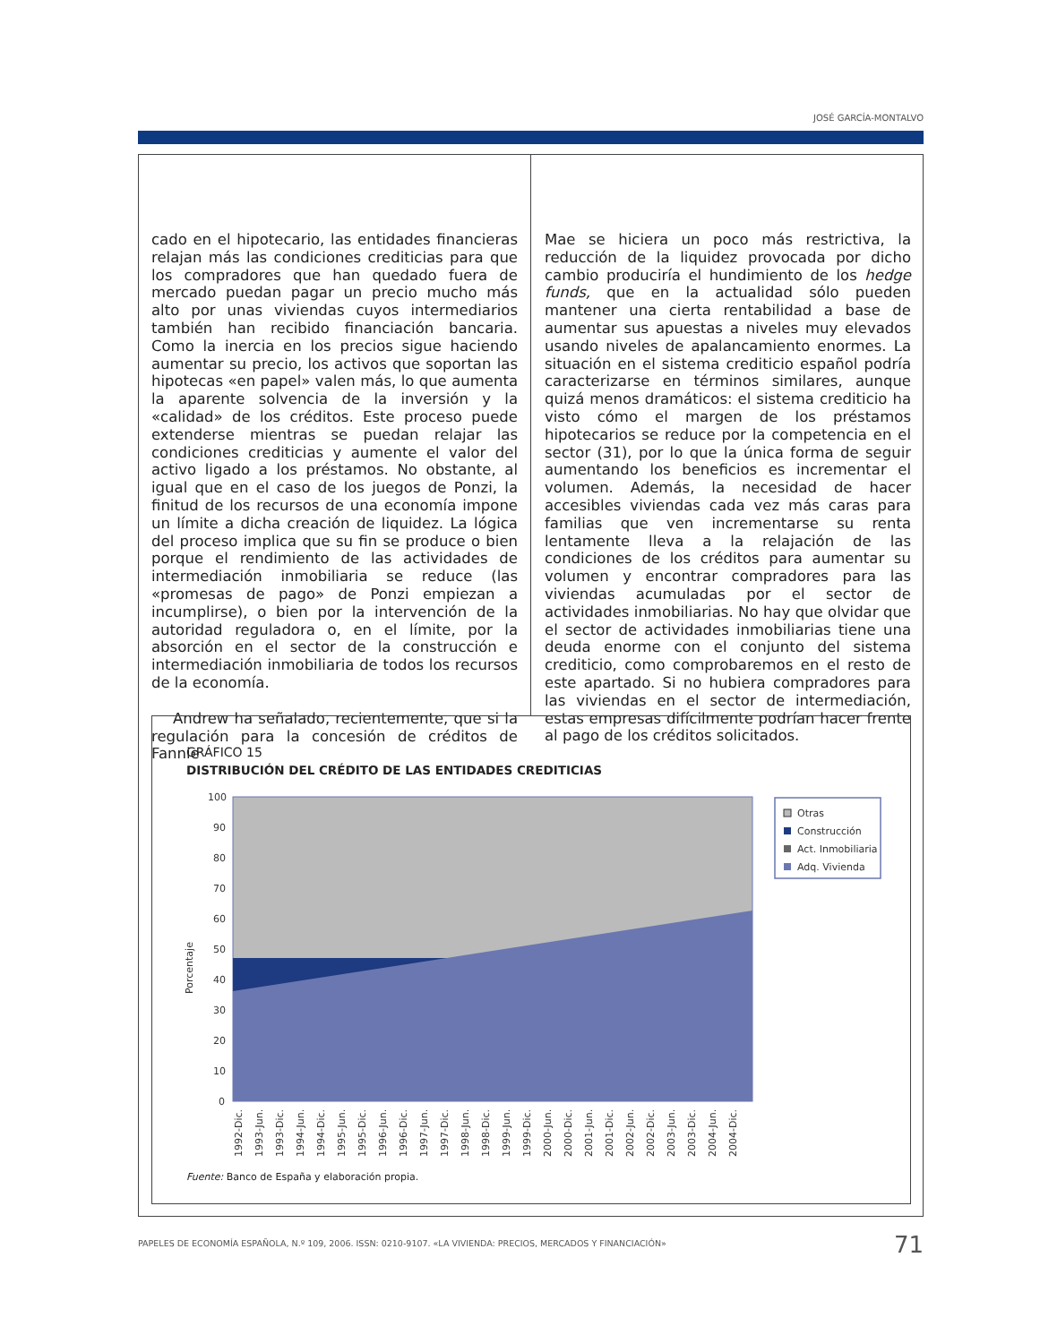JOSÉ GARCÍA-MONTALVO
cado en el hipotecario, las entidades financieras relajan más las condiciones crediticias para que los compradores que han quedado fuera de mercado puedan pagar un precio mucho más alto por unas viviendas cuyos intermediarios también han recibido financiación bancaria. Como la inercia en los precios sigue haciendo aumentar su precio, los activos que soportan las hipotecas «en papel» valen más, lo que aumenta la aparente solvencia de la inversión y la «calidad» de los créditos. Este proceso puede extenderse mientras se puedan relajar las condiciones crediticias y aumente el valor del activo ligado a los préstamos. No obstante, al igual que en el caso de los juegos de Ponzi, la finitud de los recursos de una economía impone un límite a dicha creación de liquidez. La lógica del proceso implica que su fin se produce o bien porque el rendimiento de las actividades de intermediación inmobiliaria se reduce (las «promesas de pago» de Ponzi empiezan a incumplirse), o bien por la intervención de la autoridad reguladora o, en el límite, por la absorción en el sector de la construcción e intermediación inmobiliaria de todos los recursos de la economía.
Andrew ha señalado, recientemente, que si la regulación para la concesión de créditos de Fannie
Mae se hiciera un poco más restrictiva, la reducción de la liquidez provocada por dicho cambio produciría el hundimiento de los hedge funds, que en la actualidad sólo pueden mantener una cierta rentabilidad a base de aumentar sus apuestas a niveles muy elevados usando niveles de apalancamiento enormes. La situación en el sistema crediticio español podría caracterizarse en términos similares, aunque quizá menos dramáticos: el sistema crediticio ha visto cómo el margen de los préstamos hipotecarios se reduce por la competencia en el sector (31), por lo que la única forma de seguir aumentando los beneficios es incrementar el volumen. Además, la necesidad de hacer accesibles viviendas cada vez más caras para familias que ven incrementarse su renta lentamente lleva a la relajación de las condiciones de los créditos para aumentar su volumen y encontrar compradores para las viviendas acumuladas por el sector de actividades inmobiliarias. No hay que olvidar que el sector de actividades inmobiliarias tiene una deuda enorme con el conjunto del sistema crediticio, como comprobaremos en el resto de este apartado. Si no hubiera compradores para las viviendas en el sector de intermediación, estas empresas difícilmente podrían hacer frente al pago de los créditos solicitados.
GRÁFICO 15
DISTRIBUCIÓN DEL CRÉDITO DE LAS ENTIDADES CREDITICIAS
Porcentaje
100
90
80
70
60
50
40
30
20
10
0
1992-Dic.
1993-Jun.
1993-Dic.
1994-Jun.
1994-Dic.
1995-Jun.
1995-Dic.
1996-Jun.
1996-Dic.
1997-Jun.
1997-Dic.
1998-Jun.
1998-Dic.
1999-Jun.
1999-Dic.
2000-Jun.
2000-Dic.
2001-Jun.
2001-Dic.
2002-Jun.
2002-Dic.
2003-Jun.
2003-Dic.
2004-Jun.
2004-Dic.
Otras
Construcción
Act. Inmobiliaria
Adq. Vivienda
Fuente: Banco de España y elaboración propia.
PAPELES DE ECONOMÍA ESPAÑOLA, N.º 109, 2006. ISSN: 0210-9107. «LA VIVIENDA: PRECIOS, MERCADOS Y FINANCIACIÓN»
71